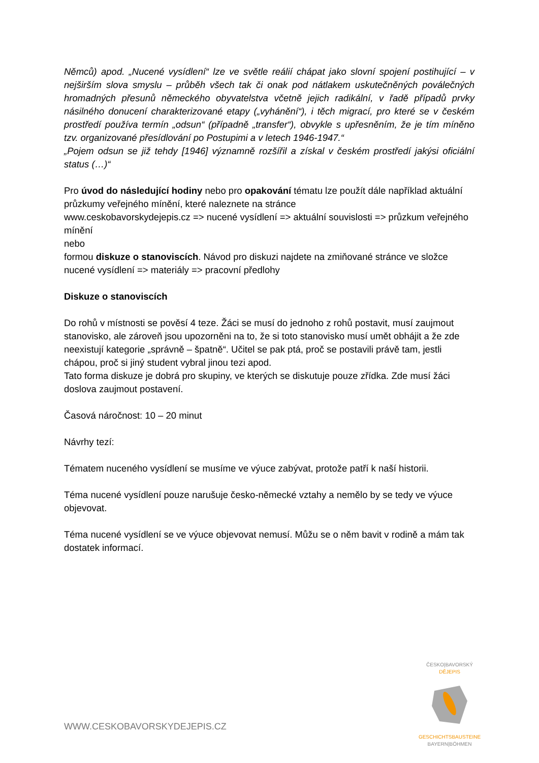Němců) apod. „Nucené vysídlení“ lze ve světle reálií chápat jako slovní spojení postihující – v nejširším slova smyslu – průběh všech tak či onak pod nátlakem uskutečněných poválečných hromadných přesunů německého obyvatelstva včetně jejich radikální, v řadě případů prvky násilného donucení charakterizované etapy („vyhánění“), i těch migrací, pro které se v českém prostředí používa termín „odsun“ (případně „transfer“), obvykle s upřesněním, že je tím míněno tzv. organizované přesídlování po Postupimi a v letech 1946-1947.“
„Pojem odsun se již tehdy [1946] významně rozšířil a získal v českém prostředí jakýsi oficiální status (…)“
Pro úvod do následující hodiny nebo pro opakování tématu lze použít dále například aktuální průzkumy veřejného mínění, které naleznete na stránce
www.ceskobavorskydejepis.cz => nucené vysídlení => aktuální souvislosti => průzkum veřejného mínění
nebo
formou diskuze o stanoviscích. Návod pro diskuzi najdete na zmiňované stránce ve složce nucené vysídlení => materiály => pracovní předlohy
Diskuze o stanoviscích
Do rohů v místnosti se pověsí 4 teze. Žáci se musí do jednoho z rohů postavit, musí zaujmout stanovisko, ale zároveň jsou upozorněni na to, že si toto stanovisko musí umět obhájit a že zde neexistují kategorie „správně – špatně“. Učitel se pak ptá, proč se postavili právě tam, jestli chápou, proč si jiný student vybral jinou tezi apod.
Tato forma diskuze je dobrá pro skupiny, ve kterých se diskutuje pouze zřídka. Zde musí žáci doslova zaujmout postavení.
Časová náročnost: 10 – 20 minut
Návrhy tezí:
Tématem nuceného vysídlení se musíme ve výuce zabývat, protože patří k naší historii.
Téma nucené vysídlení pouze narušuje česko-německé vztahy a nemělo by se tedy ve výuce objevovat.
Téma nucené vysídlení se ve výuce objevovat nemusí. Můžu se o něm bavit v rodině a mám tak dostatek informací.
WWW.CESKOBAVORSKYDEJEPIS.CZ
ČESKO|BAVORSKÝ
DĚJEPIS
GESCHICHTSBAUSTEINE
BAYERN|BÖHMEN